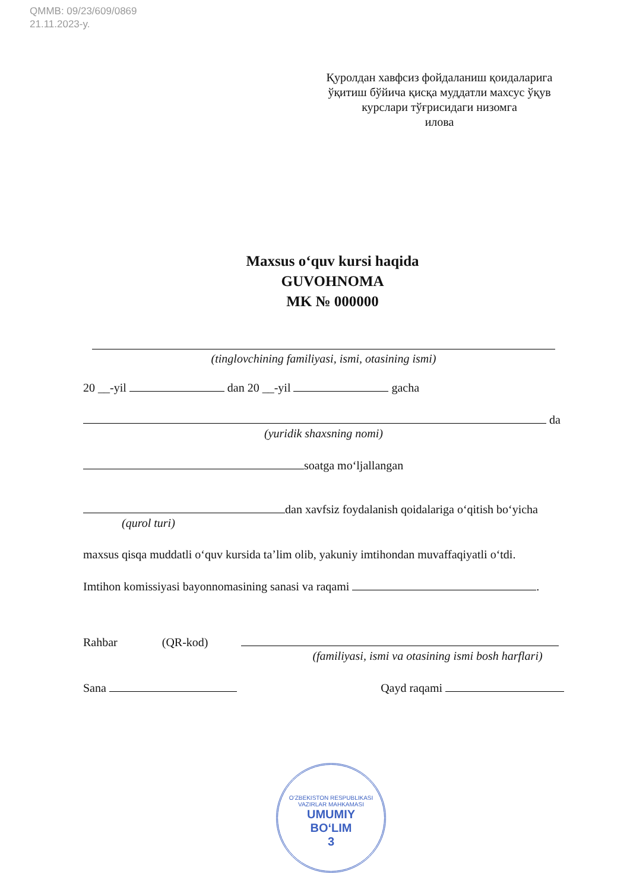QMMB: 09/23/609/0869
21.11.2023-y.
Қуролдан хавфсиз фойдаланиш қоидаларига ўқитиш бўйича қисқа муддатли махсус ўқув курслари тўғрисидаги низомга
илова
Maxsus o‘quv kursi haqida
GUVOHNOMA
MK № 000000
(tinglovchining familiyasi, ismi, otasining ismi)
20 __-yil dan 20 __-yil gacha
da
(yuridik shaxsning nomi)
soatga mo‘ljallangan
dan xavfsiz foydalanish qoidalariga o‘qitish bo‘yicha
(qurol turi)
maxsus qisqa muddatli o‘quv kursida ta’lim olib, yakuniy imtihondan muvaffaqiyatli o‘tdi.
Imtihon komissiyasi bayonnomasining sanasi va raqami .
Rahbar (QR-kod)
(familiyasi, ismi va otasining ismi bosh harflari)
Sana Qayd raqami
O‘ZBEKISTON RESPUBLIKASI VAZIRLAR MAHKAMASI
UMUMIY
BO‘LIM
3